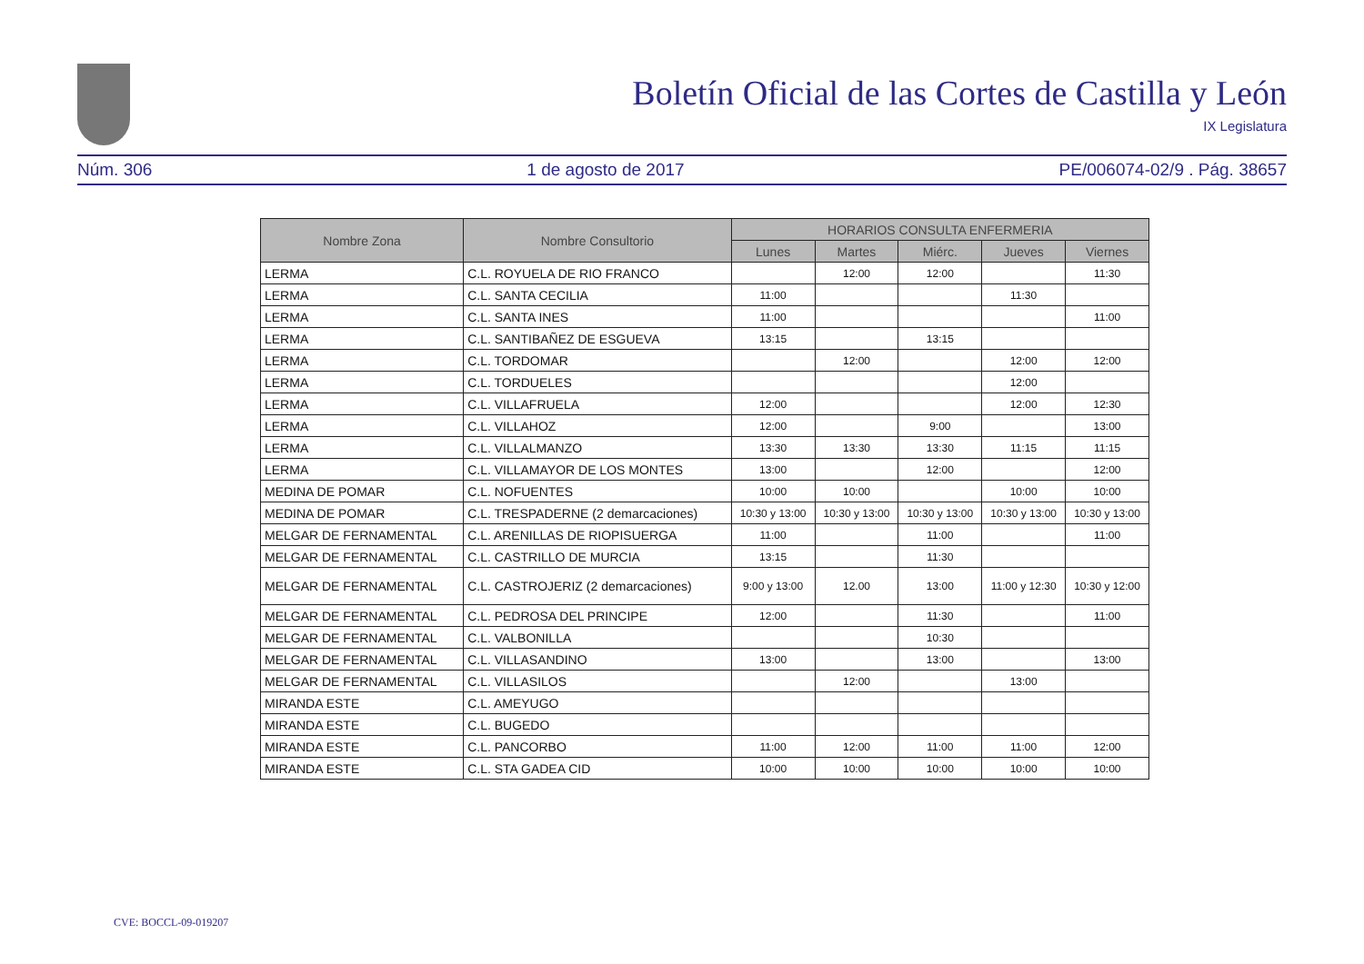Boletín Oficial de las Cortes de Castilla y León
IX Legislatura
Núm. 306 1 de agosto de 2017 PE/006074-02/9 . Pág. 38657
| Nombre Zona | Nombre Consultorio | HORARIOS CONSULTA ENFERMERIA | | | | |
| --- | --- | --- | --- | --- | --- | --- |
| | | Lunes | Martes | Miérc. | Jueves | Viernes |
| LERMA | C.L. ROYUELA DE RIO FRANCO | | 12:00 | 12:00 | | 11:30 |
| LERMA | C.L. SANTA CECILIA | 11:00 | | | 11:30 | |
| LERMA | C.L. SANTA INES | 11:00 | | | | 11:00 |
| LERMA | C.L. SANTIBAÑEZ DE ESGUEVA | 13:15 | | 13:15 | | |
| LERMA | C.L. TORDOMAR | | 12:00 | | 12:00 | 12:00 |
| LERMA | C.L. TORDUELES | | | | 12:00 | |
| LERMA | C.L. VILLAFRUELA | 12:00 | | | 12:00 | 12:30 |
| LERMA | C.L. VILLAHOZ | 12:00 | | 9:00 | | 13:00 |
| LERMA | C.L. VILLALMANZO | 13:30 | 13:30 | 13:30 | 11:15 | 11:15 |
| LERMA | C.L. VILLAMAYOR DE LOS MONTES | 13:00 | | 12:00 | | 12:00 |
| MEDINA DE POMAR | C.L. NOFUENTES | 10:00 | 10:00 | | 10:00 | 10:00 |
| MEDINA DE POMAR | C.L. TRESPADERNE (2 demarcaciones) | 10:30 y 13:00 | 10:30 y 13:00 | 10:30 y 13:00 | 10:30 y 13:00 | 10:30 y 13:00 |
| MELGAR DE FERNAMENTAL | C.L. ARENILLAS DE RIOPISUERGA | 11:00 | | 11:00 | | 11:00 |
| MELGAR DE FERNAMENTAL | C.L. CASTRILLO DE MURCIA | 13:15 | | 11:30 | | |
| MELGAR DE FERNAMENTAL | C.L. CASTROJERIZ (2 demarcaciones) | 9:00 y 13:00 | 12.00 | 13:00 | 11:00 y 12:30 | 10:30 y 12:00 |
| MELGAR DE FERNAMENTAL | C.L. PEDROSA DEL PRINCIPE | 12:00 | | 11:30 | | 11:00 |
| MELGAR DE FERNAMENTAL | C.L. VALBONILLA | | | 10:30 | | |
| MELGAR DE FERNAMENTAL | C.L. VILLASANDINO | 13:00 | | 13:00 | | 13:00 |
| MELGAR DE FERNAMENTAL | C.L. VILLASILOS | | 12:00 | | 13:00 | |
| MIRANDA ESTE | C.L. AMEYUGO | | | | | |
| MIRANDA ESTE | C.L. BUGEDO | | | | | |
| MIRANDA ESTE | C.L. PANCORBO | 11:00 | 12:00 | 11:00 | 11:00 | 12:00 |
| MIRANDA ESTE | C.L. STA GADEA CID | 10:00 | 10:00 | 10:00 | 10:00 | 10:00 |
CVE: BOCCL-09-019207